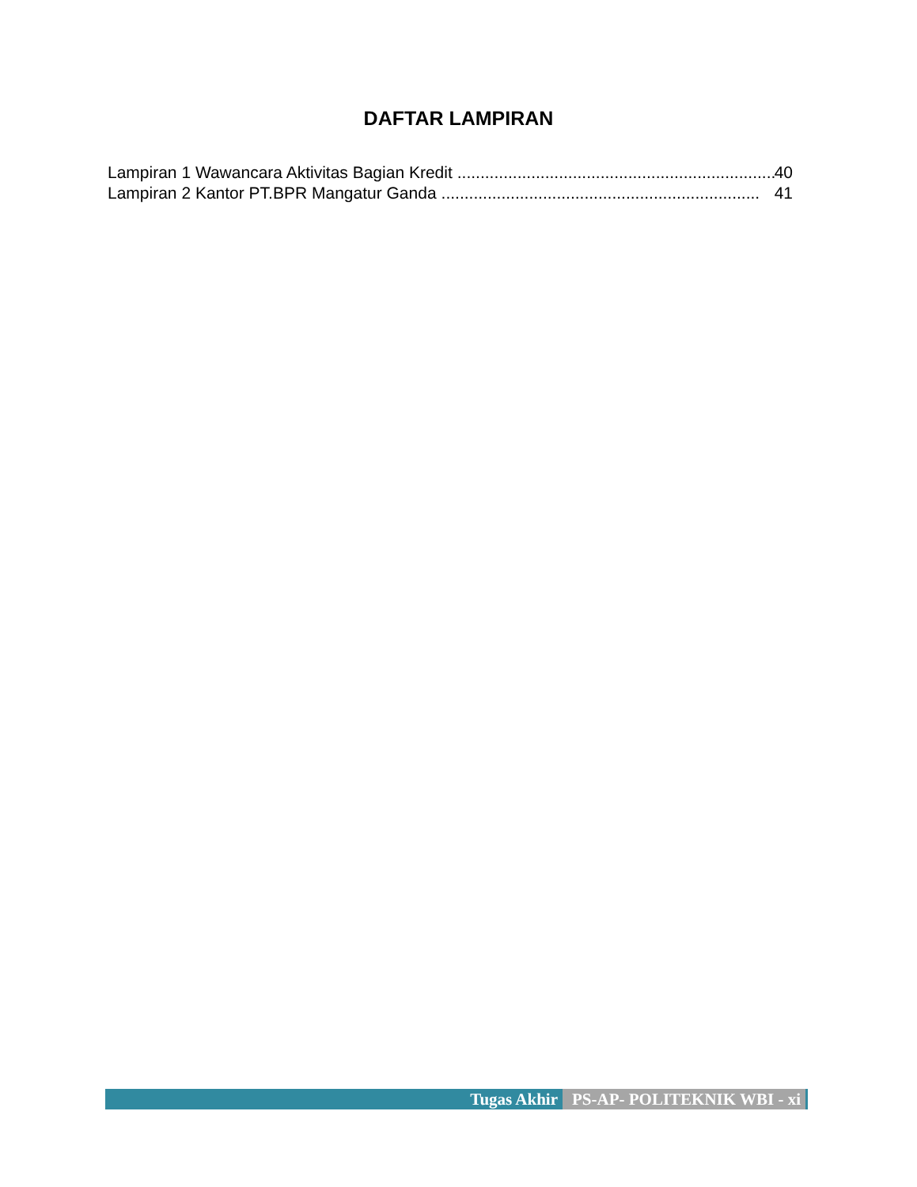DAFTAR LAMPIRAN
Lampiran 1 Wawancara Aktivitas Bagian Kredit..................................................................... 40
Lampiran 2 Kantor PT.BPR Mangatur Ganda..................................................................... 41
Tugas Akhir PS-AP- POLITEKNIK WBI - xi